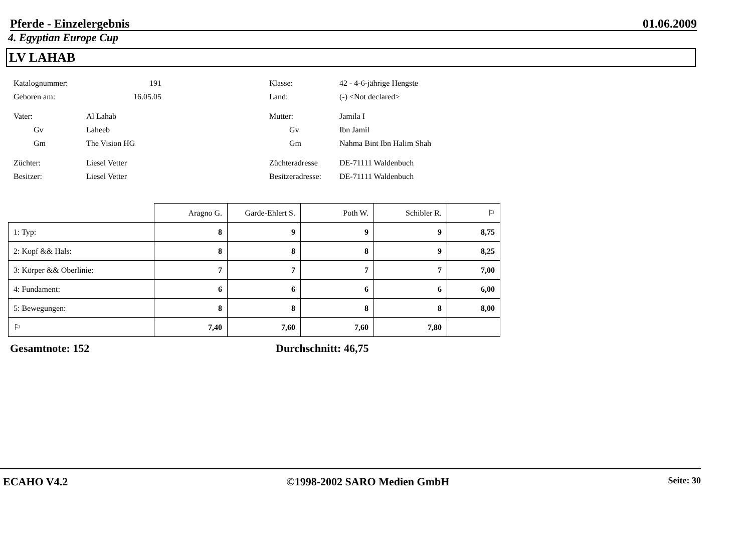Pferde - Einzelergebnis 01.06.2009
4. Egyptian Europe Cup
LV LAHAB
Katalognummer: 191
Geboren am: 16.05.05
Vater: Al Lahab
Gv Laheeb
Gm The Vision HG
Züchter: Liesel Vetter
Besitzer: Liesel Vetter
Klasse: 42 - 4-6-jährige Hengste
Land: (-) <Not declared>
Mutter: Jamila I
Gv Ibn Jamil
Gm Nahma Bint Ibn Halim Shah
Züchteradresse DE-71111 Waldenbuch
Besitzeradresse: DE-71111 Waldenbuch
| | Aragno G. | Garde-Ehlert S. | Poth W. | Schibler R. | ⚐ |
| 1: Typ: | 8 | 9 | 9 | 9 | 8,75 |
| 2: Kopf && Hals: | 8 | 8 | 8 | 9 | 8,25 |
| 3: Körper && Oberlinie: | 7 | 7 | 7 | 7 | 7,00 |
| 4: Fundament: | 6 | 6 | 6 | 6 | 6,00 |
| 5: Bewegungen: | 8 | 8 | 8 | 8 | 8,00 |
| ⚐ | 7,40 | 7,60 | 7,60 | 7,80 | |
Gesamtnote: 152 Durchschnitt: 46,75
ECAHO V4.2 ©1998-2002 SARO Medien GmbH Seite: 30